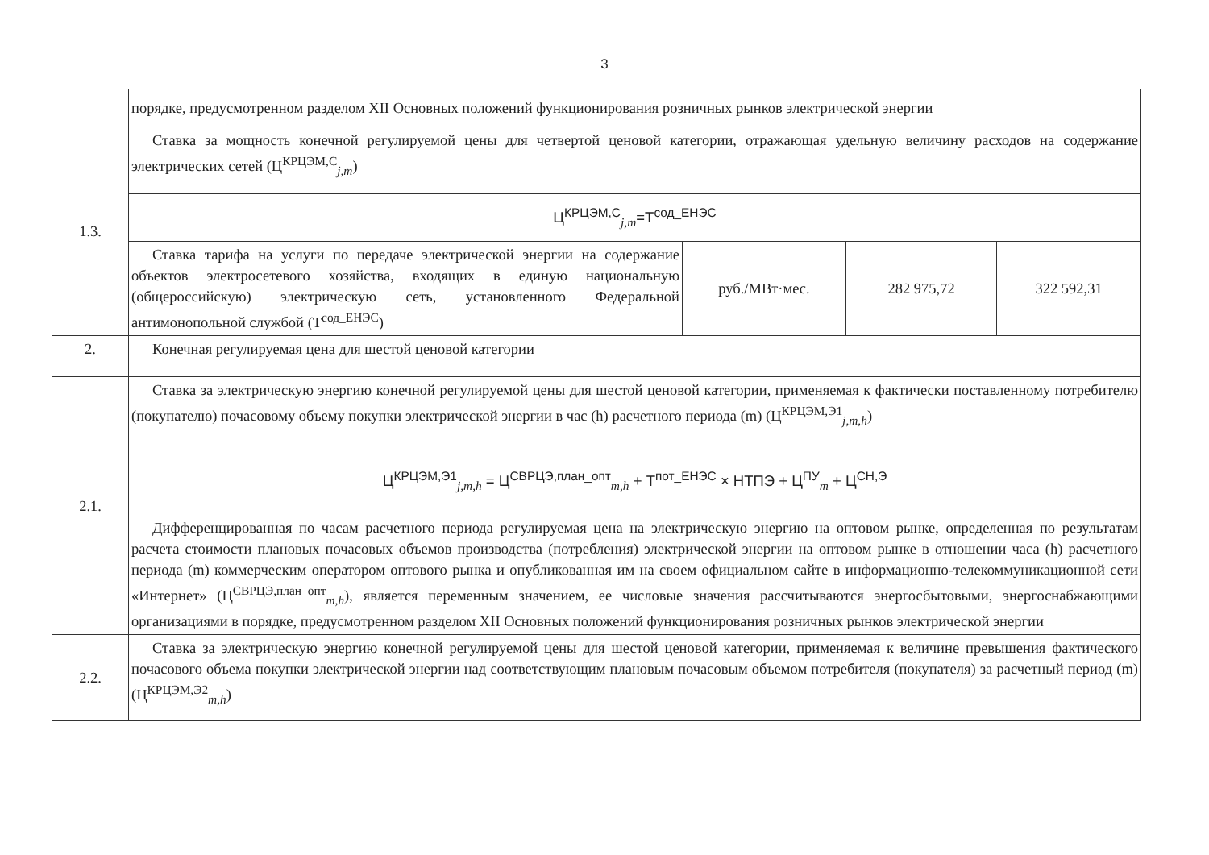3
| | порядке, предусмотренном разделом XII Основных положений функционирования розничных рынков электрической энергии | | | |
| 1.3. | Ставка за мощность конечной регулируемой цены для четвертой ценовой категории, отражающая удельную величину расходов на содержание электрических сетей (Ц<sup>КРЦЭМ,С</sup><sub>j,m</sub>) | | | |
| | Ц<sup>КРЦЭМ,С</sup><sub>j,m</sub>=Т<sup>сод_ЕНЭС</sup> | | | |
| | Ставка тарифа на услуги по передаче электрической энергии на содержание объектов электросетевого хозяйства, входящих в единую национальную (общероссийскую) электрическую сеть, установленного Федеральной антимонопольной службой (Т<sup>сод_ЕНЭС</sup>) | руб./МВт·мес. | 282 975,72 | 322 592,31 |
| 2. | Конечная регулируемая цена для шестой ценовой категории | | | |
| 2.1. | Ставка за электрическую энергию конечной регулируемой цены для шестой ценовой категории, применяемая к фактически поставленному потребителю (покупателю) почасовому объему покупки электрической энергии в час (h) расчетного периода (m) (Ц<sup>КРЦЭМ,Э1</sup><sub>j,m,h</sub>) | | | |
| | Ц<sup>КРЦЭМ,Э1</sup><sub>j,m,h</sub> = Ц<sup>СВРЦЭ,план_опт</sup><sub>m,h</sub> + Т<sup>пот_ЕНЭС</sup> × НТПЭ + Ц<sup>ПУ</sup><sub>m</sub> + Ц<sup>СН,Э</sup> Дифференцированная по часам расчетного периода регулируемая цена на электрическую энергию на оптовом рынке, определенная по результатам расчета стоимости плановых почасовых объемов производства (потребления) электрической энергии на оптовом рынке в отношении часа (h) расчетного периода (m) коммерческим оператором оптового рынка и опубликованная им на своем официальном сайте в информационно-телекоммуникационной сети «Интернет» (Ц<sup>СВРЦЭ,план_опт</sup><sub>m,h</sub>), является переменным значением, ее числовые значения рассчитываются энергосбытовыми, энергоснабжающими организациями в порядке, предусмотренном разделом XII Основных положений функционирования розничных рынков электрической энергии | | | |
| 2.2. | Ставка за электрическую энергию конечной регулируемой цены для шестой ценовой категории, применяемая к величине превышения фактического почасового объема покупки электрической энергии над соответствующим плановым почасовым объемом потребителя (покупателя) за расчетный период (m) (Ц<sup>КРЦЭМ,Э2</sup><sub>m,h</sub>) | | | |